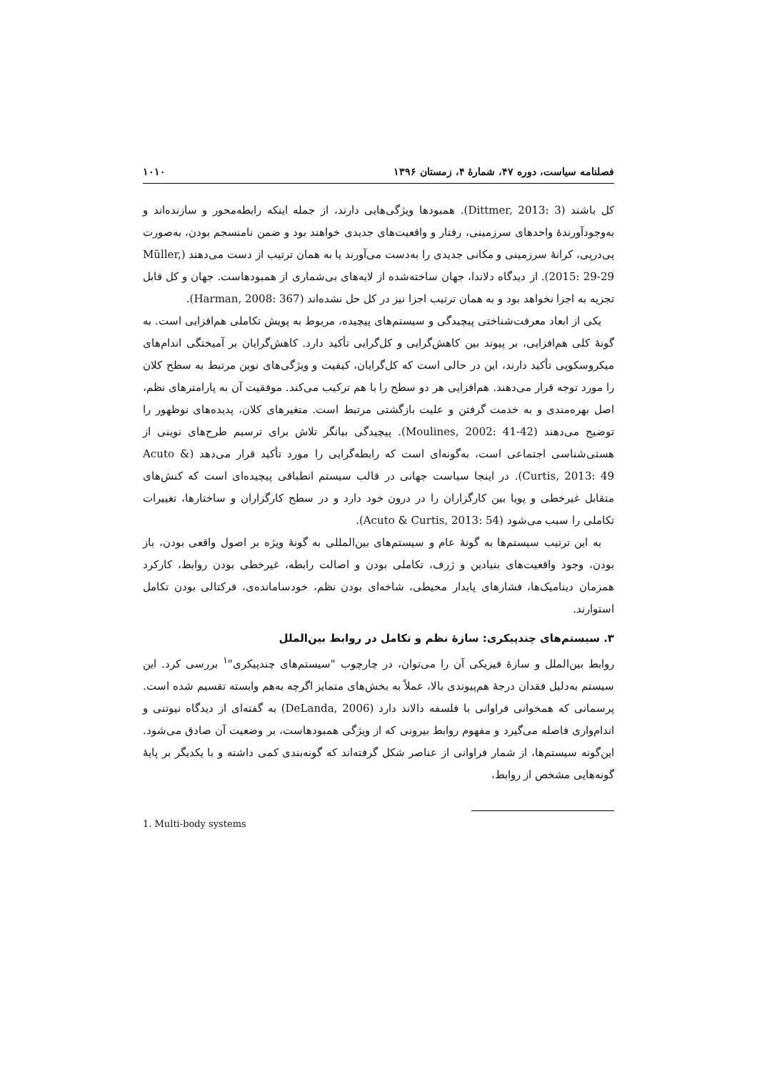فصلنامه سیاست، دوره ۴۷، شمارۀ ۴، زمستان ۱۳۹۶ ۱۰۱۰
کل باشند (Dittmer, 2013: 3). همبودها ویژگی‌هایی دارند، از جمله اینکه رابطه‌محور و سازنده‌اند و به‌وجودآورندۀ واحدهای سرزمینی، رفتار و واقعیت‌های جدیدی خواهند بود و ضمن نامنسجم بودن، به‌صورت پی‌درپی، کرانۀ سرزمینی و مکانی جدیدی را به‌دست می‌آورند یا به همان ترتیب از دست می‌دهند (Müller, 2015: 29-29). از دیدگاه دلاندا، جهان ساخته‌شده از لایه‌های بی‌شماری از همبودهاست. جهان و کل قابل تجزیه به اجزا نخواهد بود و به همان ترتیب اجزا نیز در کل حل نشده‌اند (Harman, 2008: 367).
یکی از ابعاد معرفت‌شناختی پیچیدگی و سیستم‌های پیچیده، مربوط به پویش تکاملی هم‌افزایی است. به گونۀ کلی هم‌افزایی، بر پیوند بین کاهش‌گرایی و کل‌گرایی تأکید دارد. کاهش‌گرایان بر آمیختگی اندام‌های میکروسکوپی تأکید دارند، این در حالی است که کل‌گرایان، کیفیت و ویژگی‌های نوین مرتبط به سطح کلان را مورد توجه قرار می‌دهند. هم‌افزایی هر دو سطح را با هم ترکیب می‌کند. موفقیت آن به پارامترهای نظم، اصل بهره‌مندی و به خدمت گرفتن و علیت بازگشتی مرتبط است. متغیرهای کلان، پدیده‌های نوظهور را توضیح می‌دهند (Moulines, 2002: 41-42). پیچیدگی بیانگر تلاش برای ترسیم طرح‌های نوینی از هستی‌شناسی اجتماعی است، به‌گونه‌ای است که رابطه‌گرایی را مورد تأکید قرار می‌دهد (Acuto & Curtis, 2013: 49). در اینجا سیاست جهانی در قالب سیستم انطباقی پیچیده‌ای است که کنش‌های متقابل غیرخطی و پویا بین کارگزاران را در درون خود دارد و در سطح کارگزاران و ساختارها، تغییرات تکاملی را سبب می‌شود (Acuto & Curtis, 2013: 54).
به این ترتیب سیستم‌ها به گونۀ عام و سیستم‌های بین‌المللی به گونۀ ویژه بر اصول واقعی بودن، باز بودن، وجود واقعیت‌های بنیادین و ژرف، تکاملی بودن و اصالت رابطه، غیرخطی بودن روابط، کارکرد همزمان دینامیک‌ها، فشارهای پایدار محیطی، شاخه‌ای بودن نظم، خودسامانده‌ی، فرکتالی بودن تکامل استوارند.
۳. سیستم‌های چندپیکری: سازۀ نظم و تکامل در روابط بین‌الملل
روابط بین‌الملل و سازۀ فیزیکی آن را می‌توان، در چارچوب "سیستم‌های چندپیکری"<sup>۱</sup> بررسی کرد. این سیستم به‌دلیل فقدان درجۀ هم‌پیوندی بالا، عملاً به بخش‌های متمایز اگرچه به‌هم وابسته تقسیم شده است. پرسمانی که همخوانی فراوانی با فلسفه دالاند دارد (DeLanda, 2006) به گفته‌ای از دیدگاه نیوتنی و اندام‌واری فاصله می‌گیرد و مفهوم روابط بیرونی که از ویژگی همبودهاست، بر وضعیت آن صادق می‌شود. این‌گونه سیستم‌ها، از شمار فراوانی از عناصر شکل گرفته‌اند که گونه‌بندی کمی داشته و با یکدیگر بر پایۀ گونه‌هایی مشخص از روابط،
1. Multi-body systems